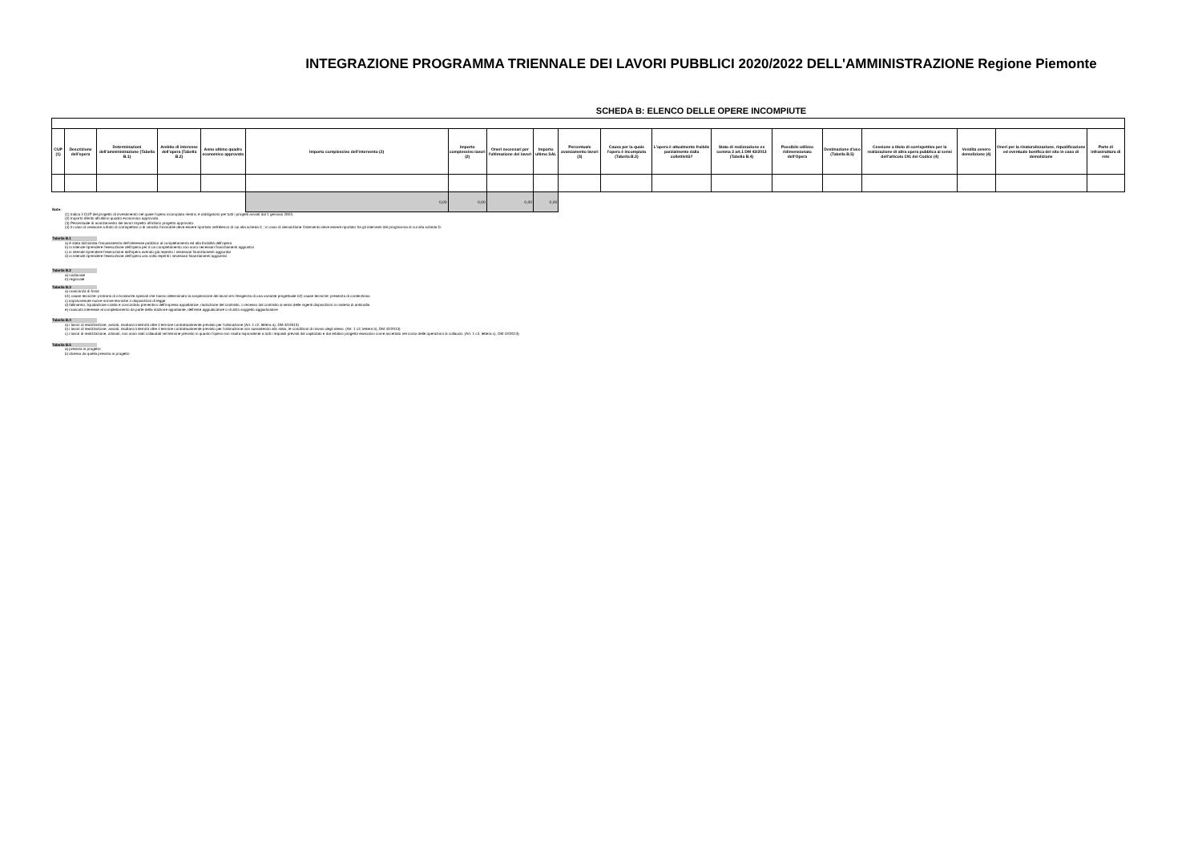INTEGRAZIONE PROGRAMMA TRIENNALE DEI LAVORI PUBBLICI 2020/2022 DELL'AMMINISTRAZIONE Regione Piemonte
SCHEDA B: ELENCO DELLE OPERE INCOMPIUTE
| CUP (1) | Descrizione dell'opera | Determinazioni dell'amministrazione (Tabella B.1) | Ambito di interesse dell'opera (Tabella B.2) | Anno ultimo quadro economico approvato | Importo complessivo dell'intervento (2) | Importo complessivo lavori (2) | Oneri necessari per l'ultimazione dei lavori | Importo ultimo SAL | Percentuale avanzamento lavori (3) | Causa per la quale l'opera è incompiuta (Tabella B.3) | L'opera è attualmente fruibile parzialmente dalla collettività? | Stato di realizzazione ex comma 2 art.1 DM 42/2013 (Tabella B.4) | Possibile utilizzo ridimensionato dell'Opera | Destinazione d'uso (Tabella B.5) | Cessione a titolo di corrispettivo per la realizzazione di altra opera pubblica ai sensi dell'articolo 191 del Codice (4) | Vendita ovvero demolizione (4) | Oneri per la rinaturalizzazione, riqualificazione ed eventuale bonifica del sito in caso di demolizione | Parte di infrastruttura di rete |
| --- | --- | --- | --- | --- | --- | --- | --- | --- | --- | --- | --- | --- | --- | --- | --- | --- | --- | --- |
| | | | | | 0,00 | 0,00 | 0,00 | 0,00 | | | | | | | | | | |
Note:
(1) Indica il CUP del progetto di investimento nel quale l'opera incompiuta rientra: è obbligatorio per tutti i progetti avviati dal 1 gennaio 2003.
(2) Importo riferito all'ultimo quadro economico approvato.
(3) Percentuale di avanzamento dei lavori rispetto all'ultimo progetto approvato.
(4) In caso di cessione a titolo di corrispettivo o di vendita l'immobile deve essere riportato nell'elenco di cui alla scheda C ; in caso di demolizione l'intervento deve essere riportato fra gli interventi del programma di cui alla scheda D.
Tabella B.1
a) è stata dichiarata l'insussistenza dell'interesse pubblico al completamento ed alla fruibilità dell'opera
b) si intende riprendere l'esecuzione dell'opera per il cui completamento non sono necessari finanziamenti aggiuntivi
c) si intende riprendere l'esecuzione dell'opera avendo già reperito i necessari finanziamenti aggiuntivi
d) si intende riprendere l'esecuzione dell'opera una volta reperiti i necessari finanziamenti aggiuntivi
Tabella B.2
a) nazionale
b) regionale
Tabella B.3
a) mancanza di fondi
b1) cause tecniche: protrarsi di circostanze speciali che hanno determinato la sospensione dei lavori e/o l'esigenza di una variante progettuale b2) cause tecniche: presenza di contenzioso
c) sopravvenute nuove norme tecniche o disposizioni di legge
d) fallimento, liquidazione coatta e concordato preventivo dell'impresa appaltatrice, risoluzione del contratto, o recesso dal contratto ai sensi delle vigenti disposizioni in materia di antimafia
e) mancato interesse al completamento da parte della stazione appaltante, dell'ente aggiudicatore o di altro soggetto aggiudicatore
Tabella B.4
a) i lavori di realizzazione, avviati, risultano interrotti oltre il termine contrattualmente previsto per l'ultimazione (Art. 1 c2, lettera a), DM 42/2013)
b) i lavori di realizzazione, avviati, risultano interrotti oltre il termine contrattualmente previsto per l'ultimazione non sussistendo allo stato, le condizioni di riavvio degli stessi. (Art. 1 c2, lettera b), DM 42/2013)
c) i lavori di realizzazione, ultimati, non sono stati collaudati nel termine previsto in quanto l'opera non risulta rispondente a tutti i requisiti previsti dal capitolato e dal relativo progetto esecutivo come accertato nel corso delle operazioni di collaudo. (Art. 1 c2, lettera c), DM 42/2013)
Tabella B.5
a) prevista in progetto
b) diversa da quella prevista in progetto